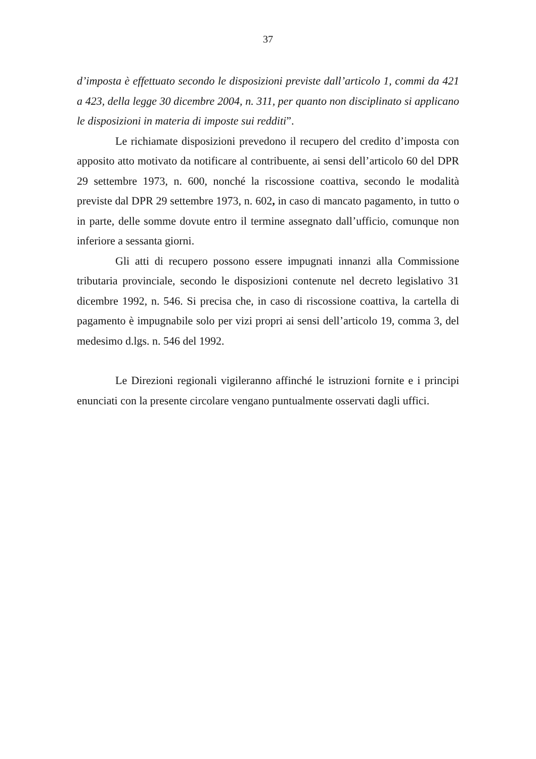37
d’imposta è effettuato secondo le disposizioni previste dall’articolo 1, commi da 421 a 423, della legge 30 dicembre 2004, n. 311, per quanto non disciplinato si applicano le disposizioni in materia di imposte sui redditi”.
Le richiamate disposizioni prevedono il recupero del credito d’imposta con apposito atto motivato da notificare al contribuente, ai sensi dell’articolo 60 del DPR 29 settembre 1973, n. 600, nonché la riscossione coattiva, secondo le modalità previste dal DPR 29 settembre 1973, n. 602, in caso di mancato pagamento, in tutto o in parte, delle somme dovute entro il termine assegnato dall’ufficio, comunque non inferiore a sessanta giorni.
Gli atti di recupero possono essere impugnati innanzi alla Commissione tributaria provinciale, secondo le disposizioni contenute nel decreto legislativo 31 dicembre 1992, n. 546. Si precisa che, in caso di riscossione coattiva, la cartella di pagamento è impugnabile solo per vizi propri ai sensi dell’articolo 19, comma 3, del medesimo d.lgs. n. 546 del 1992.
Le Direzioni regionali vigileranno affinché le istruzioni fornite e i principi enunciati con la presente circolare vengano puntualmente osservati dagli uffici.